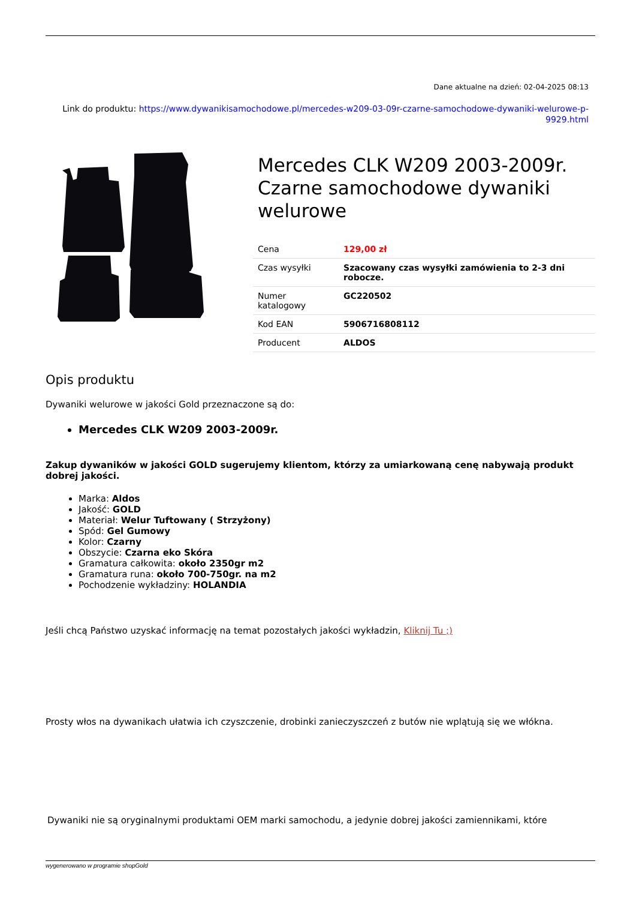Dane aktualne na dzień: 02-04-2025 08:13
Link do produktu: https://www.dywanikisamochodowe.pl/mercedes-w209-03-09r-czarne-samochodowe-dywaniki-welurowe-p-9929.html
Mercedes CLK W209 2003-2009r. Czarne samochodowe dywaniki welurowe
| Cena | 129,00 zł |
| Czas wysyłki | Szacowany czas wysyłki zamówienia to 2-3 dni robocze. |
| Numer katalogowy | GC220502 |
| Kod EAN | 5906716808112 |
| Producent | ALDOS |
Opis produktu
Dywaniki welurowe w jakości Gold przeznaczone są do:
Mercedes CLK W209 2003-2009r.
Zakup dywaników w jakości GOLD sugerujemy klientom, którzy za umiarkowaną cenę nabywają produkt dobrej jakości.
Marka: Aldos
Jakość: GOLD
Materiał: Welur Tuftowany ( Strzyżony)
Spód: Gel Gumowy
Kolor: Czarny
Obszycie: Czarna eko Skóra
Gramatura całkowita: około 2350gr m2
Gramatura runa: około 700-750gr. na m2
Pochodzenie wykładziny: HOLANDIA
Jeśli chcą Państwo uzyskać informację na temat pozostałych jakości wykładzin, Kliknij Tu ;)
Prosty włos na dywanikach ułatwia ich czyszczenie, drobinki zanieczyszczeń z butów nie wplątują się we włókna.
Dywaniki nie są oryginalnymi produktami OEM marki samochodu, a jedynie dobrej jakości zamiennikami, które
wygenerowano w programie shopGold